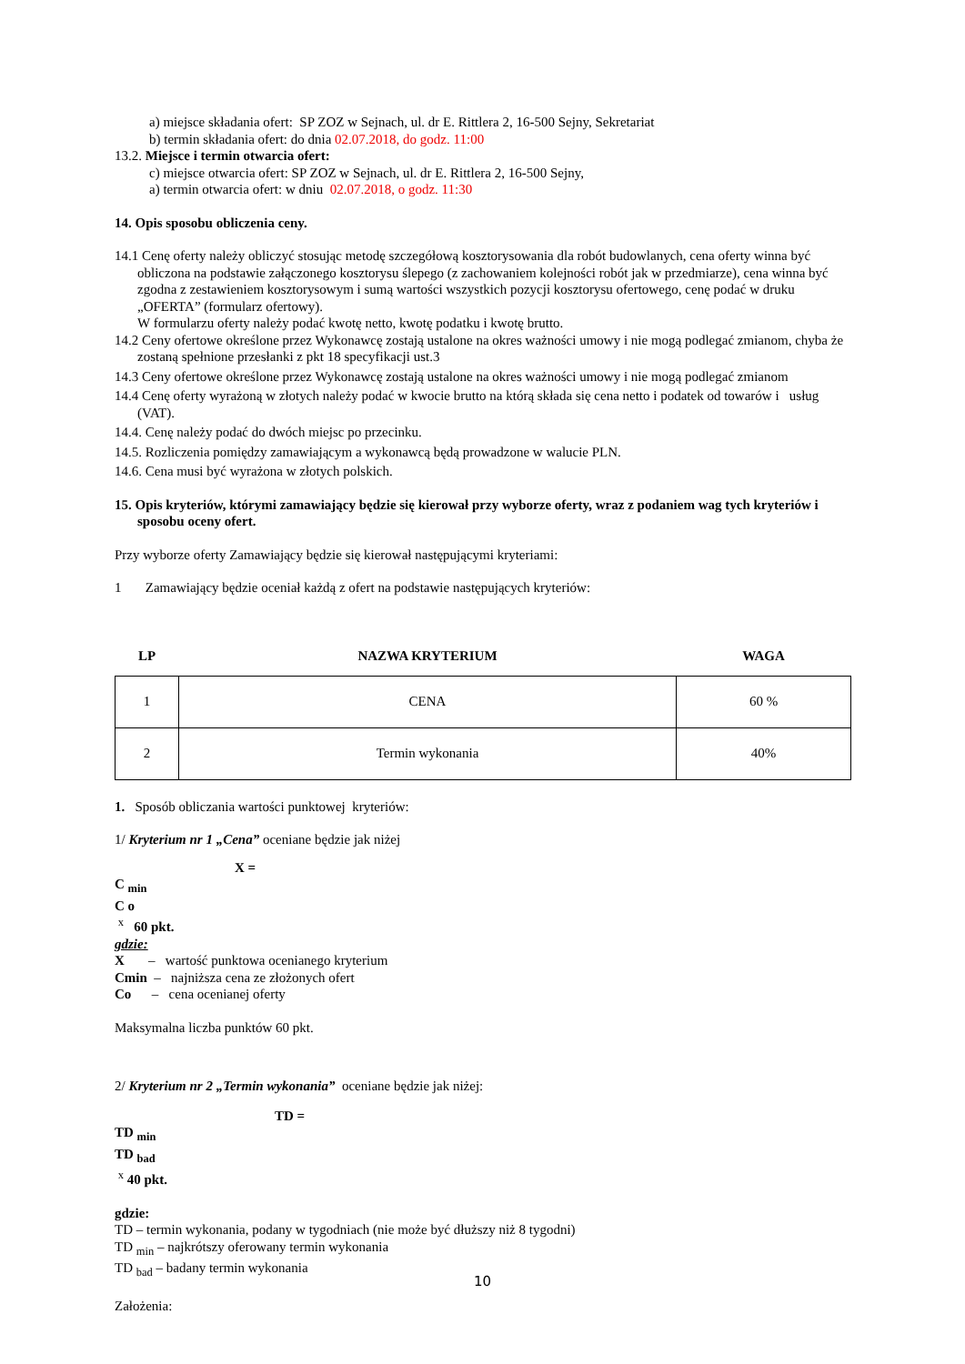a) miejsce składania ofert: SP ZOZ w Sejnach, ul. dr E. Rittlera 2, 16-500 Sejny, Sekretariat
b) termin składania ofert: do dnia 02.07.2018, do godz. 11:00
13.2. Miejsce i termin otwarcia ofert:
c) miejsce otwarcia ofert: SP ZOZ w Sejnach, ul. dr E. Rittlera 2, 16-500 Sejny,
a) termin otwarcia ofert: w dniu 02.07.2018, o godz. 11:30
14. Opis sposobu obliczenia ceny.
14.1 Cenę oferty należy obliczyć stosując metodę szczegółową kosztorysowania dla robót budowlanych, cena oferty winna być obliczona na podstawie załączonego kosztorysu ślepego (z zachowaniem kolejności robót jak w przedmiarze), cena winna być zgodna z zestawieniem kosztorysowym i sumą wartości wszystkich pozycji kosztorysu ofertowego, cenę podać w druku „OFERTA” (formularz ofertowy).
W formularzu oferty należy podać kwotę netto, kwotę podatku i kwotę brutto.
14.2 Ceny ofertowe określone przez Wykonawcę zostają ustalone na okres ważności umowy i nie mogą podlegać zmianom, chyba że zostaną spełnione przesłanki z pkt 18 specyfikacji ust.3
14.3 Ceny ofertowe określone przez Wykonawcę zostają ustalone na okres ważności umowy i nie mogą podlegać zmianom
14.4 Cenę oferty wyrażoną w złotych należy podać w kwocie brutto na którą składa się cena netto i podatek od towarów i usług (VAT).
14.4. Cenę należy podać do dwóch miejsc po przecinku.
14.5. Rozliczenia pomiędzy zamawiającym a wykonawcą będą prowadzone w walucie PLN.
14.6. Cena musi być wyrażona w złotych polskich.
15. Opis kryteriów, którymi zamawiający będzie się kierował przy wyborze oferty, wraz z podaniem wag tych kryteriów i sposobu oceny ofert.
Przy wyborze oferty Zamawiający będzie się kierował następującymi kryteriami:
1 Zamawiający będzie oceniał każdą z ofert na podstawie następujących kryteriów:
| LP | NAZWA KRYTERIUM | WAGA |
| --- | --- | --- |
| 1 | CENA | 60 % |
| 2 | Termin wykonania | 40% |
1. Sposób obliczania wartości punktowej kryteriów:
1/ Kryterium nr 1 „Cena” oceniane będzie jak niżej
X =
C <sub>min</sub>
C o
<sup>x</sup> 60 pkt.
gdzie:
X – wartość punktowa ocenianego kryterium
Cmin – najniższa cena ze złożonych ofert
Co – cena ocenianej oferty
Maksymalna liczba punktów 60 pkt.
2/ Kryterium nr 2 „Termin wykonania” oceniane będzie jak niżej:
TD =
TD <sub>min</sub>
TD <sub>bad</sub>
<sup>x</sup> 40 pkt.
gdzie:
TD – termin wykonania, podany w tygodniach (nie może być dłuższy niż 8 tygodni)
TD <sub>min</sub> – najkrótszy oferowany termin wykonania
TD <sub>bad</sub> – badany termin wykonania
Założenia:
10